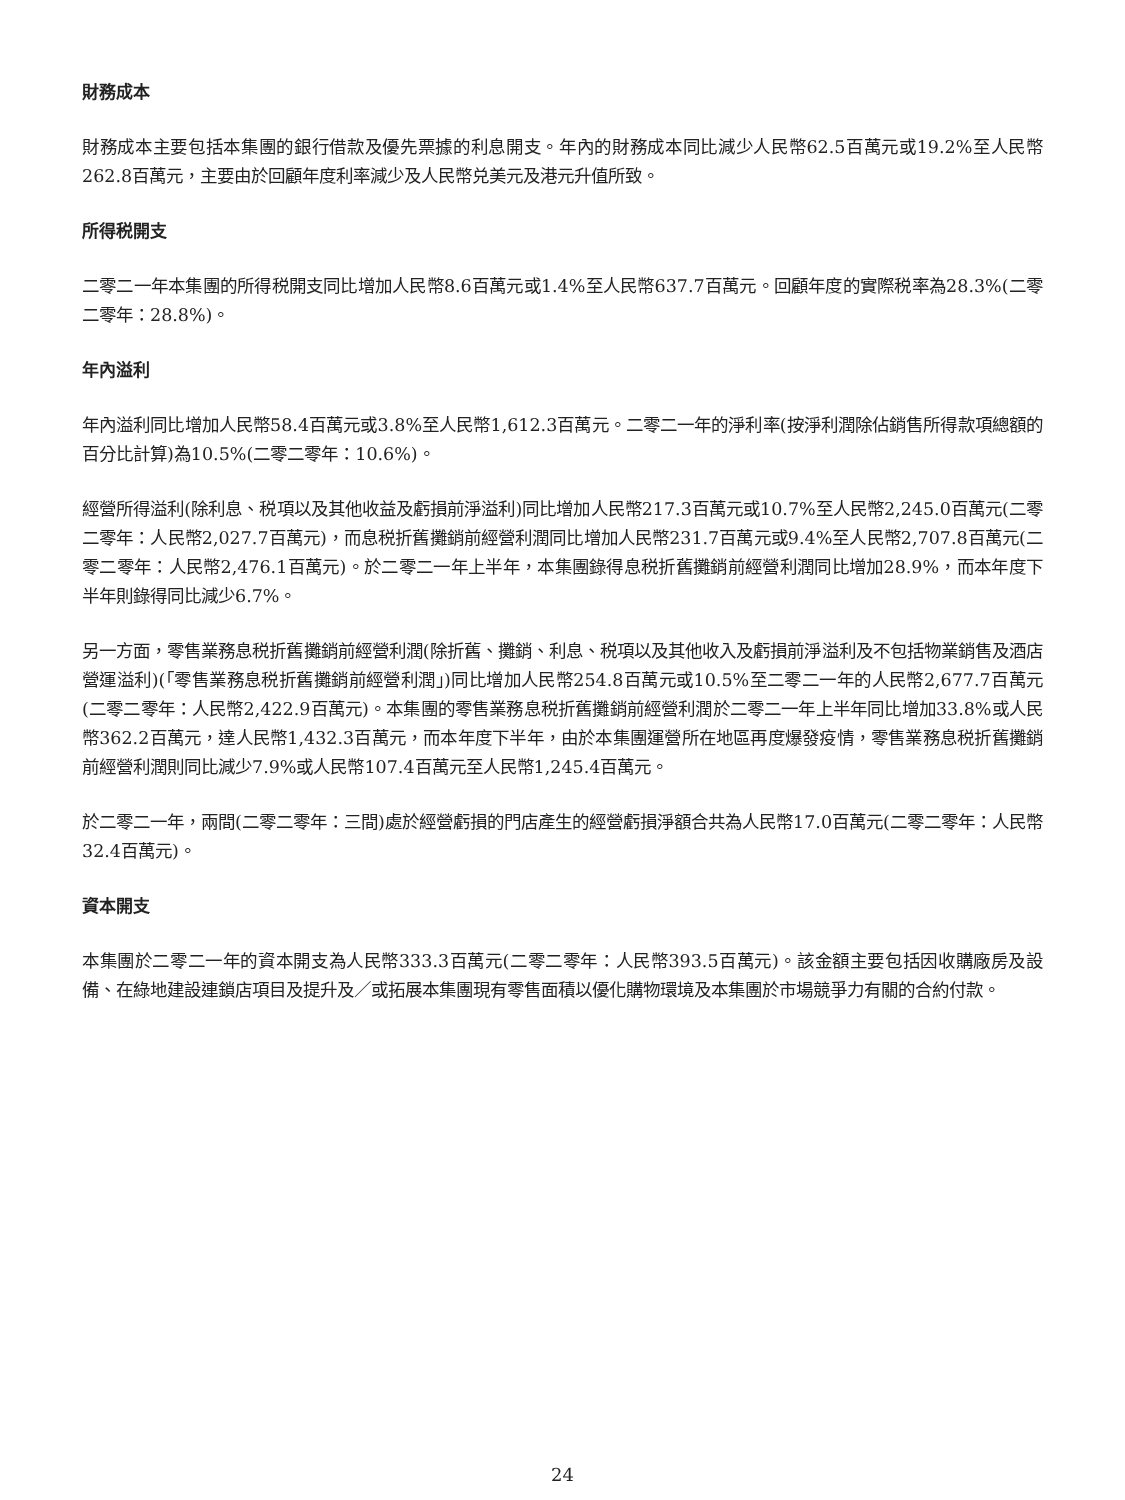財務成本
財務成本主要包括本集團的銀行借款及優先票據的利息開支。年內的財務成本同比減少人民幣62.5百萬元或19.2%至人民幣262.8百萬元，主要由於回顧年度利率減少及人民幣兑美元及港元升值所致。
所得税開支
二零二一年本集團的所得税開支同比增加人民幣8.6百萬元或1.4%至人民幣637.7百萬元。回顧年度的實際税率為28.3%(二零二零年：28.8%)。
年內溢利
年內溢利同比增加人民幣58.4百萬元或3.8%至人民幣1,612.3百萬元。二零二一年的淨利率(按淨利潤除佔銷售所得款項總額的百分比計算)為10.5%(二零二零年：10.6%)。
經營所得溢利(除利息、税項以及其他收益及虧損前淨溢利)同比增加人民幣217.3百萬元或10.7%至人民幣2,245.0百萬元(二零二零年：人民幣2,027.7百萬元)，而息税折舊攤銷前經營利潤同比增加人民幣231.7百萬元或9.4%至人民幣2,707.8百萬元(二零二零年：人民幣2,476.1百萬元)。於二零二一年上半年，本集團錄得息税折舊攤銷前經營利潤同比增加28.9%，而本年度下半年則錄得同比減少6.7%。
另一方面，零售業務息税折舊攤銷前經營利潤(除折舊、攤銷、利息、税項以及其他收入及虧損前淨溢利及不包括物業銷售及酒店營運溢利)(「零售業務息税折舊攤銷前經營利潤」)同比增加人民幣254.8百萬元或10.5%至二零二一年的人民幣2,677.7百萬元(二零二零年：人民幣2,422.9百萬元)。本集團的零售業務息税折舊攤銷前經營利潤於二零二一年上半年同比增加33.8%或人民幣362.2百萬元，達人民幣1,432.3百萬元，而本年度下半年，由於本集團運營所在地區再度爆發疫情，零售業務息税折舊攤銷前經營利潤則同比減少7.9%或人民幣107.4百萬元至人民幣1,245.4百萬元。
於二零二一年，兩間(二零二零年：三間)處於經營虧損的門店產生的經營虧損淨額合共為人民幣17.0百萬元(二零二零年：人民幣32.4百萬元)。
資本開支
本集團於二零二一年的資本開支為人民幣333.3百萬元(二零二零年：人民幣393.5百萬元)。該金額主要包括因收購廠房及設備、在綠地建設連鎖店項目及提升及／或拓展本集團現有零售面積以優化購物環境及本集團於市場競爭力有關的合約付款。
24